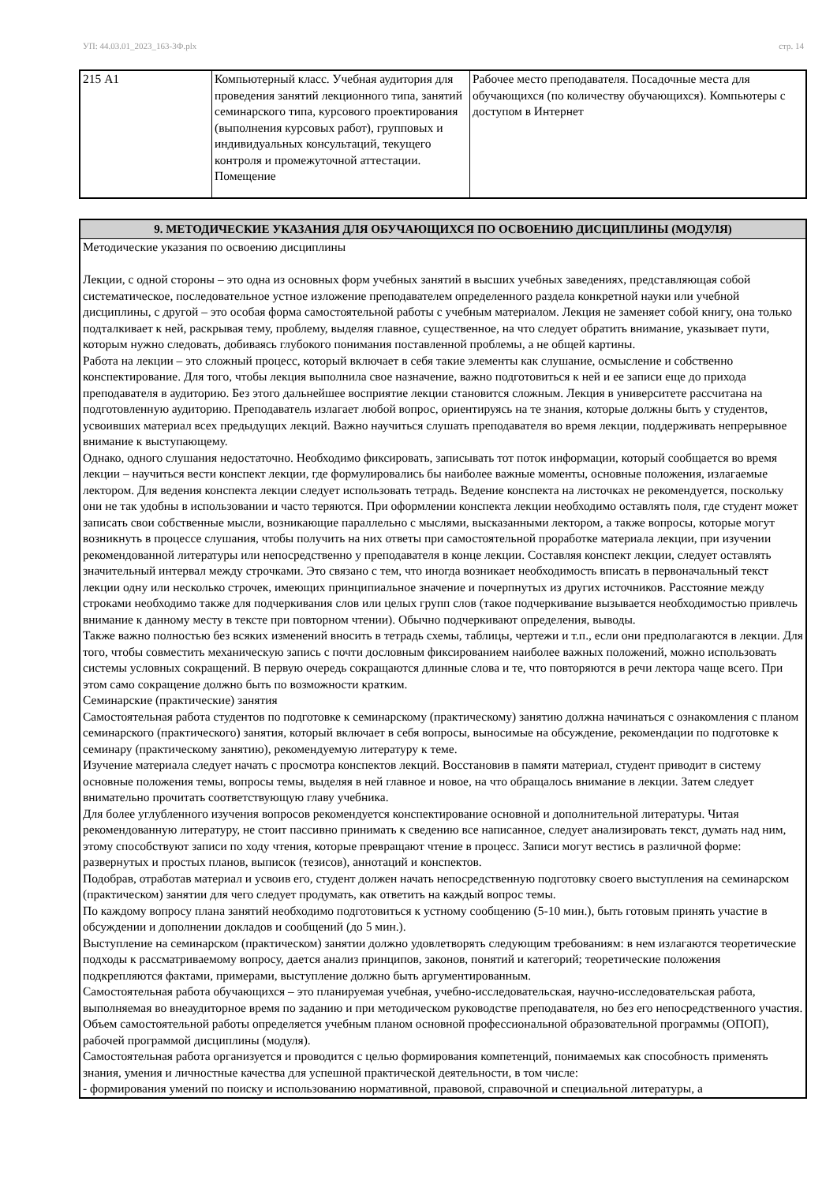УП: 44.03.01_2023_163-3Ф.plx стр. 14
| 215 А1 | Компьютерный класс. Учебная аудитория для проведения занятий лекционного типа, занятий семинарского типа, курсового проектирования (выполнения курсовых работ), групповых и индивидуальных консультаций, текущего контроля и промежуточной аттестации. Помещение | Рабочее место преподавателя. Посадочные места для обучающихся (по количеству обучающихся). Компьютеры с доступом в Интернет |
| 9. МЕТОДИЧЕСКИЕ УКАЗАНИЯ ДЛЯ ОБУЧАЮЩИХСЯ ПО ОСВОЕНИЮ ДИСЦИПЛИНЫ (МОДУЛЯ) |
| --- |
| Методические указания по освоению дисциплины Лекции, с одной стороны – это одна из основных форм учебных занятий в высших учебных заведениях, представляющая собой систематическое, последовательное устное изложение преподавателем определенного раздела конкретной науки или учебной дисциплины, с другой – это особая форма самостоятельной работы с учебным материалом. Лекция не заменяет собой книгу, она только подталкивает к ней, раскрывая тему, проблему, выделяя главное, существенное, на что следует обратить внимание, указывает пути, которым нужно следовать, добиваясь глубокого понимания поставленной проблемы, а не общей картины. Работа на лекции – это сложный процесс, который включает в себя такие элементы как слушание, осмысление и собственно конспектирование. Для того, чтобы лекция выполнила свое назначение, важно подготовиться к ней и ее записи еще до прихода преподавателя в аудиторию. Без этого дальнейшее восприятие лекции становится сложным. Лекция в университете рассчитана на подготовленную аудиторию. Преподаватель излагает любой вопрос, ориентируясь на те знания, которые должны быть у студентов, усвоивших материал всех предыдущих лекций. Важно научиться слушать преподавателя во время лекции, поддерживать непрерывное внимание к выступающему. Однако, одного слушания недостаточно. Необходимо фиксировать, записывать тот поток информации, который сообщается во время лекции – научиться вести конспект лекции, где формулировались бы наиболее важные моменты, основные положения, излагаемые лектором. Для ведения конспекта лекции следует использовать тетрадь. Ведение конспекта на листочках не рекомендуется, поскольку они не так удобны в использовании и часто теряются. При оформлении конспекта лекции необходимо оставлять поля, где студент может записать свои собственные мысли, возникающие параллельно с мыслями, высказанными лектором, а также вопросы, которые могут возникнуть в процессе слушания, чтобы получить на них ответы при самостоятельной проработке материала лекции, при изучении рекомендованной литературы или непосредственно у преподавателя в конце лекции. Составляя конспект лекции, следует оставлять значительный интервал между строчками. Это связано с тем, что иногда возникает необходимость вписать в первоначальный текст лекции одну или несколько строчек, имеющих принципиальное значение и почерпнутых из других источников. Расстояние между строками необходимо также для подчеркивания слов или целых групп слов (такое подчеркивание вызывается необходимостью привлечь внимание к данному месту в тексте при повторном чтении). Обычно подчеркивают определения, выводы. Также важно полностью без всяких изменений вносить в тетрадь схемы, таблицы, чертежи и т.п., если они предполагаются в лекции. Для того, чтобы совместить механическую запись с почти дословным фиксированием наиболее важных положений, можно использовать системы условных сокращений. В первую очередь сокращаются длинные слова и те, что повторяются в речи лектора чаще всего. При этом само сокращение должно быть по возможности кратким. Семинарские (практические) занятия Самостоятельная работа студентов по подготовке к семинарскому (практическому) занятию должна начинаться с ознакомления с планом семинарского (практического) занятия, который включает в себя вопросы, выносимые на обсуждение, рекомендации по подготовке к семинару (практическому занятию), рекомендуемую литературу к теме. Изучение материала следует начать с просмотра конспектов лекций. Восстановив в памяти материал, студент приводит в систему основные положения темы, вопросы темы, выделяя в ней главное и новое, на что обращалось внимание в лекции. Затем следует внимательно прочитать соответствующую главу учебника. Для более углубленного изучения вопросов рекомендуется конспектирование основной и дополнительной литературы. Читая рекомендованную литературу, не стоит пассивно принимать к сведению все написанное, следует анализировать текст, думать над ним, этому способствуют записи по ходу чтения, которые превращают чтение в процесс. Записи могут вестись в различной форме: развернутых и простых планов, выписок (тезисов), аннотаций и конспектов. Подобрав, отработав материал и усвоив его, студент должен начать непосредственную подготовку своего выступления на семинарском (практическом) занятии для чего следует продумать, как ответить на каждый вопрос темы. По каждому вопросу плана занятий необходимо подготовиться к устному сообщению (5-10 мин.), быть готовым принять участие в обсуждении и дополнении докладов и сообщений (до 5 мин.). Выступление на семинарском (практическом) занятии должно удовлетворять следующим требованиям: в нем излагаются теоретические подходы к рассматриваемому вопросу, дается анализ принципов, законов, понятий и категорий; теоретические положения подкрепляются фактами, примерами, выступление должно быть аргументированным. Самостоятельная работа обучающихся – это планируемая учебная, учебно-исследовательская, научно-исследовательская работа, выполняемая во внеаудиторное время по заданию и при методическом руководстве преподавателя, но без его непосредственного участия. Объем самостоятельной работы определяется учебным планом основной профессиональной образовательной программы (ОПОП), рабочей программой дисциплины (модуля). Самостоятельная работа организуется и проводится с целью формирования компетенций, понимаемых как способность применять знания, умения и личностные качества для успешной практической деятельности, в том числе: - формирования умений по поиску и использованию нормативной, правовой, справочной и специальной литературы, а |